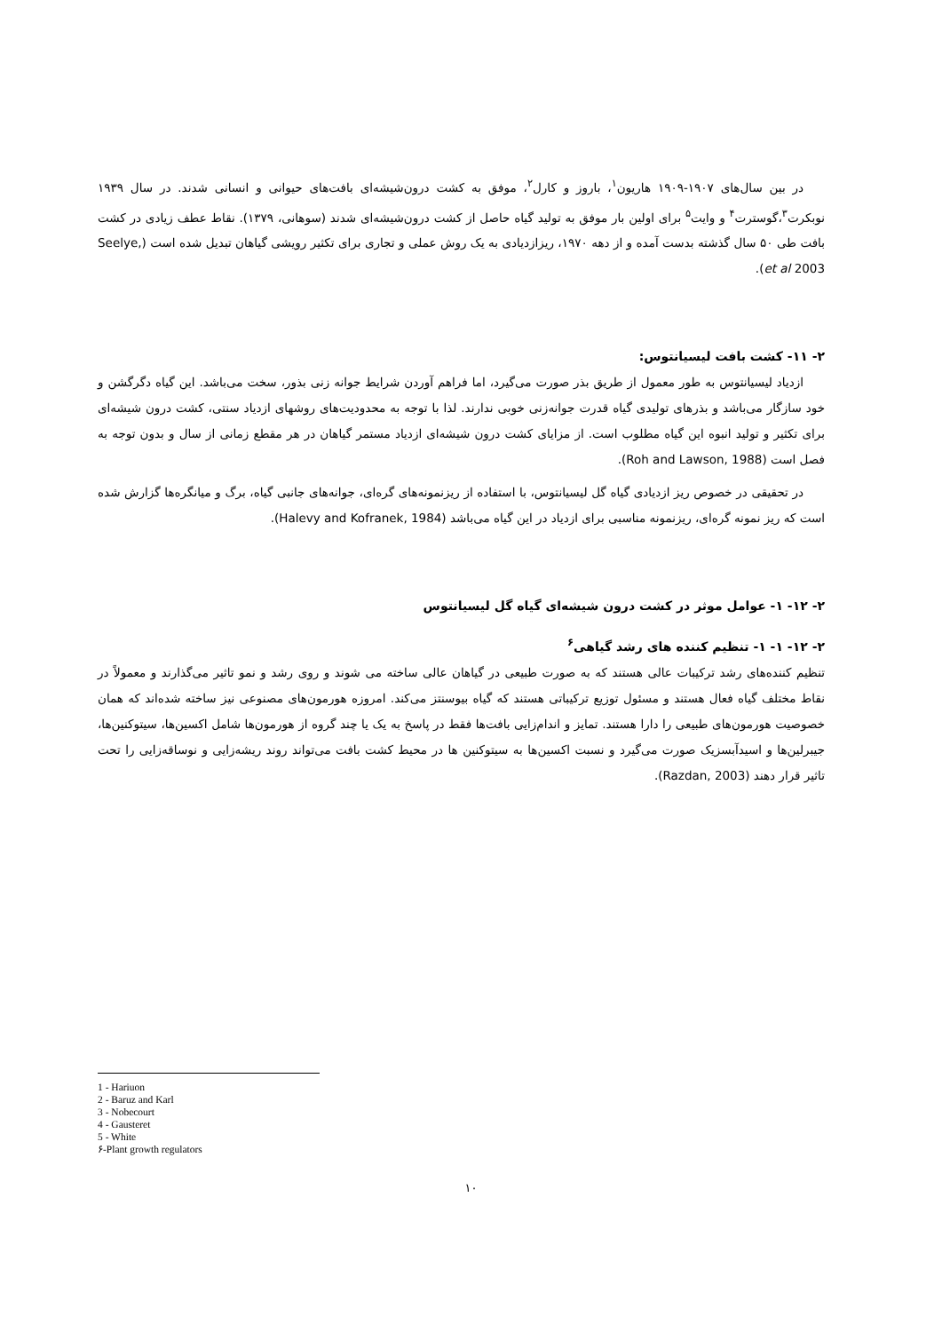در بین سال‌های ۱۹۰۷-۱۹۰۹ هاریون<sup>۱</sup>، باروز و کارل<sup>۲</sup>، موفق به کشت درون‌شیشه‌ای بافت‌های حیوانی و انسانی شدند. در سال ۱۹۳۹ نوبکرت<sup>۳</sup>،گوسترت<sup>۴</sup> و وایت<sup>۵</sup> برای اولین بار موفق به تولید گیاه حاصل از کشت درون‌شیشه‌ای شدند (سوهانی، ۱۳۷۹). نقاط عطف زیادی در کشت بافت طی ۵۰ سال گذشته بدست آمده و از دهه ۱۹۷۰، ریزازدیادی به یک روش عملی و تجاری برای تکثیر رویشی گیاهان تبدیل شده است (Seelye, et al 2003).
۲- ۱۱- کشت بافت لیسیانتوس:
ازدیاد لیسیانتوس به طور معمول از طریق بذر صورت می‌گیرد، اما فراهم آوردن شرایط جوانه زنی بذور، سخت می‌باشد. این گیاه دگرگشن و خود سازگار می‌باشد و بذرهای تولیدی گیاه قدرت جوانه‌زنی خوبی ندارند. لذا با توجه به محدودیت‌های روشهای ازدیاد سنتی، کشت درون شیشه‌ای برای تکثیر و تولید انبوه این گیاه مطلوب است. از مزایای کشت درون شیشه‌ای ازدیاد مستمر گیاهان در هر مقطع زمانی از سال و بدون توجه به فصل است (Roh and Lawson, 1988).
در تحقیقی در خصوص ریز ازدیادی گیاه گل لیسیانتوس، با استفاده از ریزنمونه‌های گره‌ای، جوانه‌های جانبی گیاه، برگ و میانگره‌ها گزارش شده است که ریز نمونه گره‌ای، ریزنمونه مناسبی برای ازدیاد در این گیاه می‌باشد (Halevy and Kofranek, 1984).
۲- ۱۲- ۱- عوامل موثر در کشت درون شیشه‌ای گیاه گل لیسیانتوس
۲- ۱۲- ۱- ۱- تنظیم کننده های رشد گیاهی<sup>۶</sup>
تنظیم کننده‌های رشد ترکیبات عالی هستند که به صورت طبیعی در گیاهان عالی ساخته می شوند و روی رشد و نمو تاثیر می‌گذارند و معمولاً در نقاط مختلف گیاه فعال هستند و مسئول توزیع ترکیباتی هستند که گیاه بیوسنتز می‌کند. امروزه هورمون‌های مصنوعی نیز ساخته شده‌اند که همان خصوصیت هورمون‌های طبیعی را دارا هستند. تمایز و اندام‌زایی بافت‌ها فقط در پاسخ به یک یا چند گروه از هورمون‌ها شامل اکسین‌ها، سیتوکنین‌ها، جیبرلین‌ها و اسیدآبسزیک صورت می‌گیرد و نسبت اکسین‌ها به سیتوکنین ها در محیط کشت بافت می‌تواند روند ریشه‌زایی و نوساقه‌زایی را تحت تاثیر قرار دهند (Razdan, 2003).
1 - Hariuon
2 - Baruz and Karl
3 - Nobecourt
4 - Gausteret
5 - White
۶-Plant growth regulators
۱۰